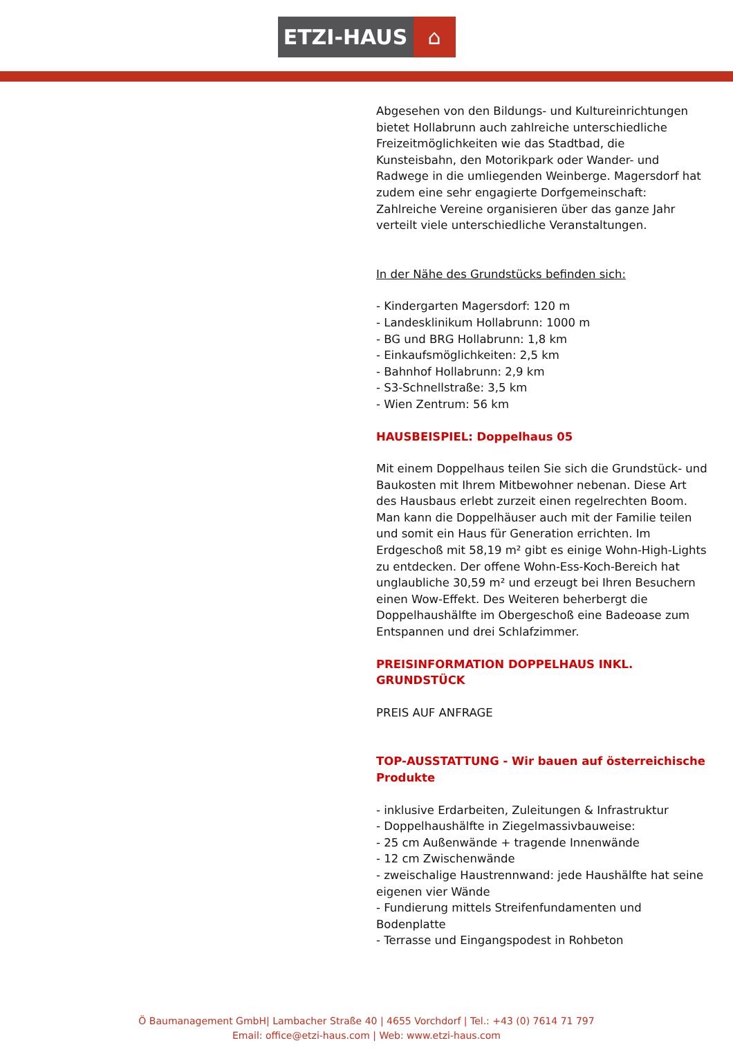ETZI-HAUS ⌂
Abgesehen von den Bildungs- und Kultureinrichtungen bietet Hollabrunn auch zahlreiche unterschiedliche Freizeitmöglichkeiten wie das Stadtbad, die Kunsteisbahn, den Motorikpark oder Wander- und Radwege in die umliegenden Weinberge. Magersdorf hat zudem eine sehr engagierte Dorfgemeinschaft: Zahlreiche Vereine organisieren über das ganze Jahr verteilt viele unterschiedliche Veranstaltungen.
In der Nähe des Grundstücks befinden sich:
- Kindergarten Magersdorf: 120 m
- Landesklinikum Hollabrunn: 1000 m
- BG und BRG Hollabrunn: 1,8 km
- Einkaufsmöglichkeiten: 2,5 km
- Bahnhof Hollabrunn: 2,9 km
- S3-Schnellstraße: 3,5 km
- Wien Zentrum: 56 km
HAUSBEISPIEL: Doppelhaus 05
Mit einem Doppelhaus teilen Sie sich die Grundstück- und Baukosten mit Ihrem Mitbewohner nebenan. Diese Art des Hausbaus erlebt zurzeit einen regelrechten Boom. Man kann die Doppelhäuser auch mit der Familie teilen und somit ein Haus für Generation errichten. Im Erdgeschoß mit 58,19 m² gibt es einige Wohn-High-Lights zu entdecken. Der offene Wohn-Ess-Koch-Bereich hat unglaubliche 30,59 m² und erzeugt bei Ihren Besuchern einen Wow-Effekt. Des Weiteren beherbergt die Doppelhaushälfte im Obergeschoß eine Badeoase zum Entspannen und drei Schlafzimmer.
PREISINFORMATION DOPPELHAUS INKL. GRUNDSTÜCK
PREIS AUF ANFRAGE
TOP-AUSSTATTUNG - Wir bauen auf österreichische Produkte
- inklusive Erdarbeiten, Zuleitungen & Infrastruktur
- Doppelhaushälfte in Ziegelmassivbauweise:
- 25 cm Außenwände + tragende Innenwände
- 12 cm Zwischenwände
- zweischalige Haustrennwand: jede Haushälfte hat seine eigenen vier Wände
- Fundierung mittels Streifenfundamenten und Bodenplatte
- Terrasse und Eingangspodest in Rohbeton
Ö Baumanagement GmbH| Lambacher Straße 40 | 4655 Vorchdorf | Tel.: +43 (0) 7614 71 797
Email: office@etzi-haus.com | Web: www.etzi-haus.com